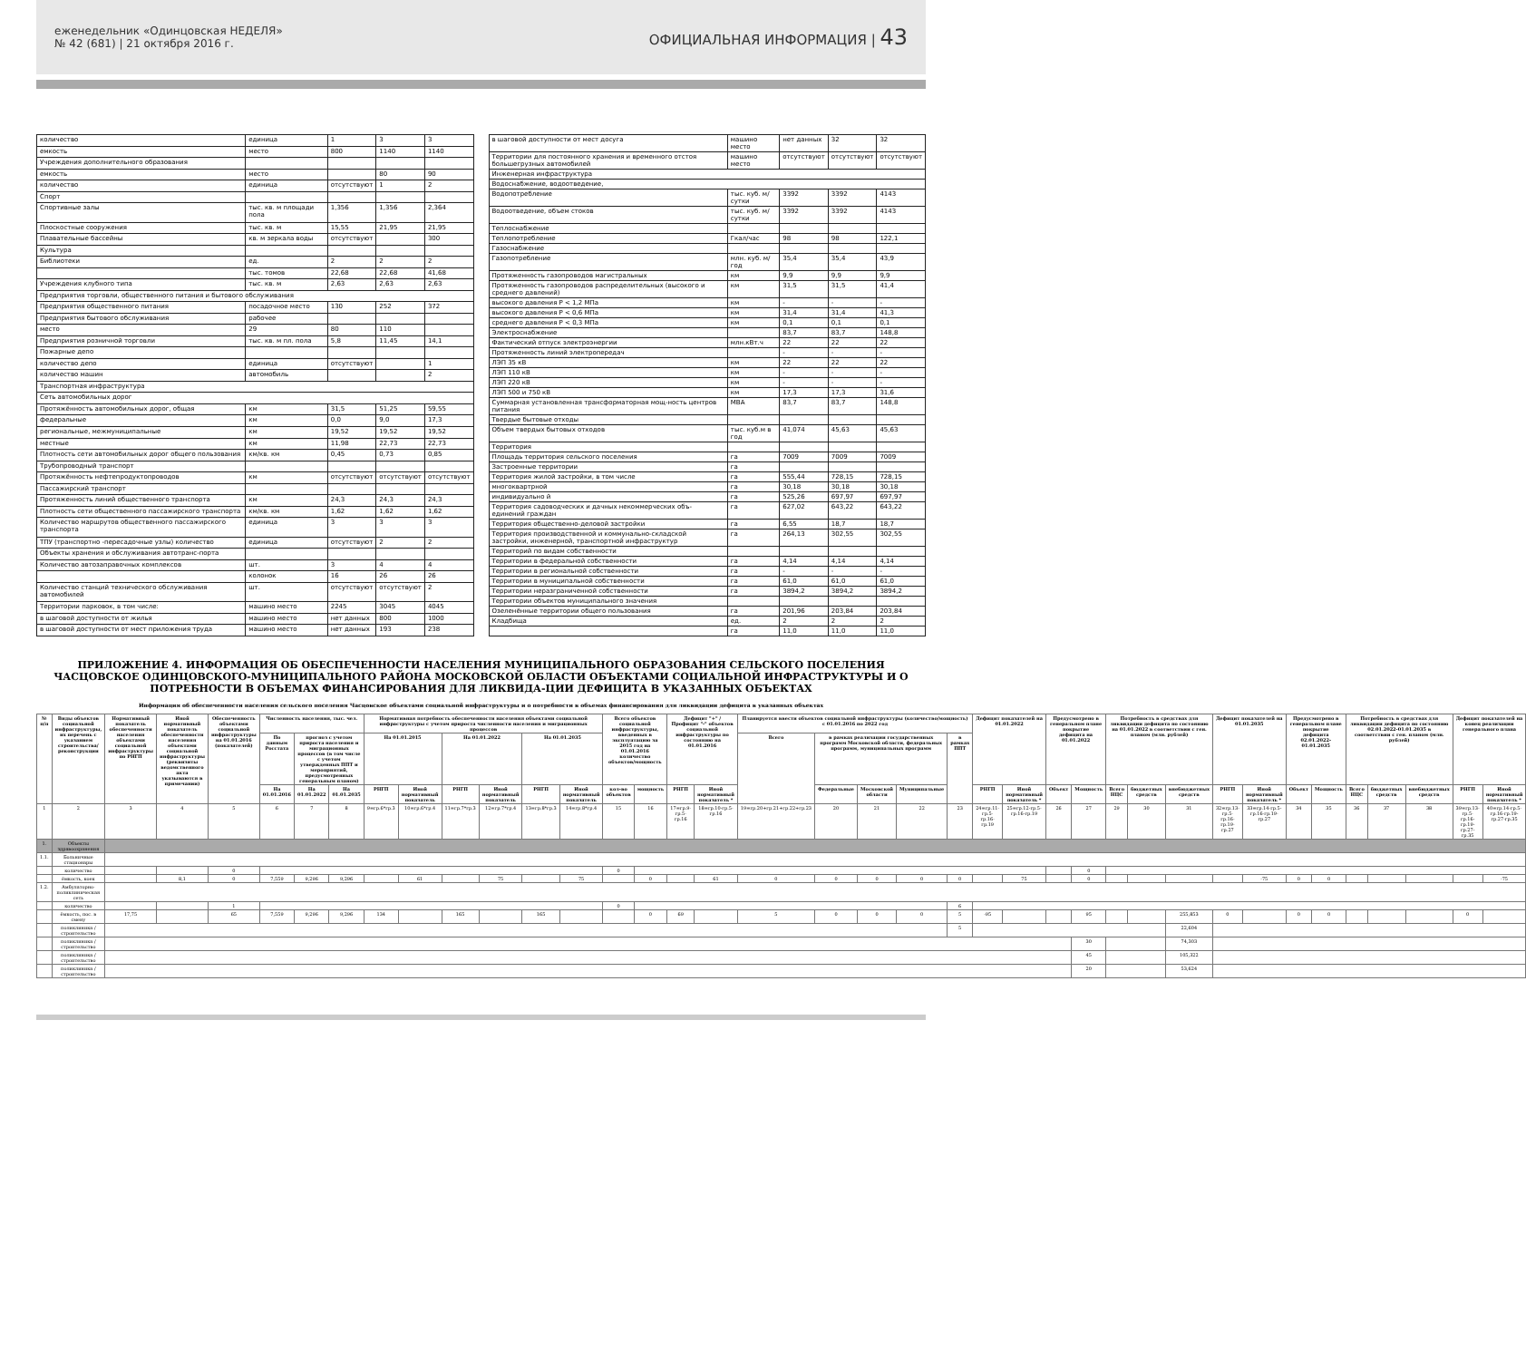еженедельник «Одинцовская НЕДЕЛЯ»
№ 42 (681) | 21 октября 2016 г.
ОФИЦИАЛЬНАЯ ИНФОРМАЦИЯ | 43
| количество | единица | 1 | 3 | 3 |
| емкость | место | 800 | 1140 | 1140 |
| Учреждения дополнительного образования | | | | |
| емкость | место | | 80 | 90 |
| количество | единица | отсутствуют | 1 | 2 |
| Спорт | | | | |
| Спортивные залы | тыс. кв. м площади пола | 1,356 | 1,356 | 2,364 |
| Плоскостные сооружения | тыс. кв. м | 15,55 | 21,95 | 21,95 |
| Плавательные бассейны | кв. м зеркала воды | отсутствуют | | 300 |
| Культура | | | | |
| Библиотеки | ед. | 2 | 2 | 2 |
| | тыс. томов | 22,68 | 22,68 | 41,68 |
| Учреждения клубного типа | тыс. кв. м | 2,63 | 2,63 | 2,63 |
| Предприятия торговли, общественного питания и бытового обслуживания | | | | |
| Предприятия общественного питания | посадочное место | 130 | 252 | 372 |
| Предприятия бытового обслуживания | рабочее | | | |
| место | 29 | 80 | 110 | |
| Предприятия розничной торговли | тыс. кв. м пл. пола | 5,8 | 11,45 | 14,1 |
| Пожарные депо | | | | |
| количество депо | единица | отсутствуют | | 1 |
| количество машин | автомобиль | | | 2 |
| Транспортная инфраструктура | | | | |
| Сеть автомобильных дорог | | | | |
| Протяжённость автомобильных дорог, общая | км | 31,5 | 51,25 | 59,55 |
| федеральные | км | 0,0 | 9,0 | 17,3 |
| региональные, межмуниципальные | км | 19,52 | 19,52 | 19,52 |
| местные | км | 11,98 | 22,73 | 22,73 |
| Плотность сети автомобильных дорог общего пользования | км/кв. км | 0,45 | 0,73 | 0,85 |
| Трубопроводный транспорт | | | | |
| Протяжённость нефтепродуктопроводов | км | отсутствуют | отсутствуют | отсутствуют |
| Пассажирский транспорт | | | | |
| Протяженность линий общественного транспорта | км | 24,3 | 24,3 | 24,3 |
| Плотность сети общественного пассажирского транспорта | км/кв. км | 1,62 | 1,62 | 1,62 |
| Количество маршрутов общественного пассажирского транспорта | единица | 3 | 3 | 3 |
| ТПУ (транспортно -пересадочные узлы) количество | единица | отсутствуют | 2 | 2 |
| Объекты хранения и обслуживания автотранс-порта | | | | |
| Количество автозаправочных комплексов | шт. | 3 | 4 | 4 |
| | колонок | 16 | 26 | 26 |
| Количество станций технического обслуживания автомобилей | шт. | отсутствуют | отсутствуют | 2 |
| Территории парковок, в том числе: | машино место | 2245 | 3045 | 4045 |
| в шаговой доступности от жилья | машино место | нет данных | 800 | 1000 |
| в шаговой доступности от мест приложения труда | машино место | нет данных | 193 | 238 |
| в шаговой доступности от мест досуга | машино место | нет данных | 32 | 32 |
| Территории для постоянного хранения и временного отстоя большегрузных автомобилей | машино место | отсутствуют | отсутствуют | отсутствуют |
| Инженерная инфраструктура | | | | |
| Водоснабжение, водоотведение, | | | | |
| Водопотребление | тыс. куб. м/сутки | 3392 | 3392 | 4143 |
| Водоотведение, объем стоков | тыс. куб. м/сутки | 3392 | 3392 | 4143 |
| Теплоснабжение | | | | |
| Теплопотребление | Гкал/час | 98 | 98 | 122,1 |
| Газоснабжение | | | | |
| Газопотребление | млн. куб. м/год | 35,4 | 35,4 | 43,9 |
| Протяженность газопроводов магистральных | км | 9,9 | 9,9 | 9,9 |
| Протяженность газопроводов распределительных (высокого и среднего давлений) | км | 31,5 | 31,5 | 41,4 |
| высокого давления P < 1,2 МПа | км | - | - | - |
| высокого давления P < 0,6 МПа | км | 31,4 | 31,4 | 41,3 |
| среднего давления P < 0,3 МПа | км | 0,1 | 0,1 | 0,1 |
| Электроснабжение | | 83,7 | 83,7 | 148,8 |
| Фактический отпуск электроэнергии | млн.кВт.ч | 22 | 22 | 22 |
| Протяженность линий электропередач | | - | - | - |
| ЛЭП 35 кВ | км | 22 | 22 | 22 |
| ЛЭП 110 кВ | км | - | - | - |
| ЛЭП 220 кВ | км | - | - | - |
| ЛЭП 500 и 750 кВ | км | 17,3 | 17,3 | 31,6 |
| Суммарная установленная трансформаторная мощ-ность центров питания | МВА | 83,7 | 83,7 | 148,8 |
| Твердые бытовые отходы | | | | |
| Объем твердых бытовых отходов | тыс. куб.м в год | 41,074 | 45,63 | 45,63 |
| Территория | | | | |
| Площадь территория сельского поселения | га | 7009 | 7009 | 7009 |
| Застроенные территории | га | | | |
| Территория жилой застройки, в том числе | га | 555,44 | 728,15 | 728,15 |
| многоквартрной | га | 30,18 | 30,18 | 30,18 |
| индивидуально й | га | 525,26 | 697,97 | 697,97 |
| Территория садоводческих и дачных некоммерческих объ-единений граждан | га | 627,02 | 643,22 | 643,22 |
| Территория общественно-деловой застройки | га | 6,55 | 18,7 | 18,7 |
| Территория производственной и коммунально-складской застройки, инженерной, транспортной инфраструктур | га | 264,13 | 302,55 | 302,55 |
| Территорий по видам собственности | | | | |
| Территории в федеральной собственности | га | 4,14 | 4,14 | 4,14 |
| Территории в региональной собственности | га | - | - | - |
| Территории в муниципальной собственности | га | 61,0 | 61,0 | 61,0 |
| Территории неразграниченной собственности | га | 3894,2 | 3894,2 | 3894,2 |
| Территории объектов муниципального значения | | | | |
| Озеленённые территории общего пользования | га | 201,96 | 203,84 | 203,84 |
| Кладбища | ед. | 2 | 2 | 2 |
| | га | 11,0 | 11,0 | 11,0 |
ПРИЛОЖЕНИЕ 4. ИНФОРМАЦИЯ ОБ ОБЕСПЕЧЕННОСТИ НАСЕЛЕНИЯ МУНИЦИПАЛЬНОГО ОБРАЗОВАНИЯ СЕЛЬСКОГО ПОСЕЛЕНИЯ ЧАСЦОВСКОЕ ОДИНЦОВСКОГО-МУНИЦИПАЛЬНОГО РАЙОНА МОСКОВСКОЙ ОБЛАСТИ ОБЪЕКТАМИ СОЦИАЛЬНОЙ ИНФРАСТРУКТУРЫ И О ПОТРЕБНОСТИ В ОБЪЕМАХ ФИНАНСИРОВАНИЯ ДЛЯ ЛИКВИДА-ЦИИ ДЕФИЦИТА В УКАЗАННЫХ ОБЪЕКТАХ
Информация об обеспеченности населения сельского поселения Часцовское объектами социальной инфраструктуры и о потребности в объемах финансирования для ликвидации дефицита в указанных объектах
| № п/п | Виды объектов социальной инфраструктуры, их перечень с указанием строительства/реконструкции | Нормативный показатель обеспеченности населения объектами социальной инфраструктуры по РНГП | Иной нормативный показатель обеспеченности населения объектами социальной инфраструктуры (реквизиты ведомственного акта указываются в примечании) | Обеспеченность объектами социальной инфраструктуры на 01.01.2016 (показателей) | Численность населения, тыс. чел. | | | Нормативная потребность обеспеченности населения объектами социальной инфраструктуры с учетом прироста численности населения и миграционных процессов | | | | | | Всего объектов социальной инфраструктуры, введенных в эксплуатацию за 2015 год на 01.01.2016 количество объектов/мощность | | Дефицит "+" /Профицит "-" объектов социальной инфраструктуры по состоянию на 01.01.2016 | | Планируется ввести объектов социальной инфраструктуры (количество/мощность) с 01.01.2016 по 2022 год | | | | | Дефицит показателей на 01.01.2022 | | Предусмотрено в генеральном плане покрытие дефицита на 01.01.2022 | | Потребность в средствах для ликвидации дефицита по состоянию на 01.01.2022 в соответствии с ген. планом (млн. рублей) | | | Дефицит показателей на 01.01.2035 | | Предусмотрено в генеральном плане покрытие дефицита 02.01.2022-01.01.2035 | | Потребность в средствах для ликвидации дефицита по состоянию 02.01.2022-01.01.2035 в соответствии с ген. планом (млн. рублей) | | | Дефицит показателей на конец реализации генерального плана | |
| --- | --- | --- | --- | --- | --- | --- | --- | --- | --- | --- | --- | --- | --- | --- | --- | --- | --- | --- | --- | --- | --- | --- | --- | --- | --- | --- | --- | --- | --- | --- | --- | --- | --- | --- | --- | --- | --- | --- |
| | | | | | По данным Росстата | прогноз с учетом прироста населения и миграционных процессов (в том числе с учетом утвержденных ППТ и мероприятий, предусмотренных генеральным планом) | | На 01.01.2015 | | На 01.01.2022 | | На 01.01.2035 | | | | | | Всего | в рамках реализации государственных программ Московской области, федеральных программ, муниципальных программ | | | в рамках ППТ | | | | | | | | | | | | | | | | |
| | | | | | На 01.01.2016 | На 01.01.2022 | На 01.01.2035 | РНГП | Иной нормативный показатель | РНГП | Иной нормативный показатель | РНГП | Иной нормативный показатель | кол-во объектов | мощность | РНГП | Иной нормативный показатель * | | Федеральные | Московской области | Муниципальные | | РНГП | Иной нормативный показатель * | Объект | Мощность | Всего НЦС | бюджетных средств | внебюджетных средств | РНГП | Иной нормативный показатель * | Объект | Мощность | Всего НЦС | бюджетных средств | внебюджетных средств | РНГП | Иной нормативный показатель * |
| 1 | 2 | 3 | 4 | 5 | 6 | 7 | 8 | 9=гр.6*гр.3 | 10=гр.6*гр.4 | 11=гр.7*гр.3 | 12=гр.7*гр.4 | 13=гр.8*гр.3 | 14=гр.8*гр.4 | 15 | 16 | 17=гр.9-гр.5-гр.16 | 18=гр.10-гр.5-гр.16 | 19=гр.20+гр.21+гр.22+гр.23 | 20 | 21 | 22 | 23 | 24=гр.11-гр.5-гр.16-гр.19 | 25=гр.12-гр.5-гр.16-гр.19 | 26 | 27 | 29 | 30 | 31 | 32=гр.13-гр.5-гр.16-гр.19-гр.27 | 33=гр.14-гр.5-гр.16-гр.19-гр.27 | 34 | 35 | 36 | 37 | 38 | 39=гр.13-гр.5-гр.16-гр.19-гр.27-гр.35 | 40=гр.14-гр.5-гр.16-гр.19-гр.27-гр.35 |
| 1. | Объекты здравоохранения | | | | | | | | | | | | | | | | | | | | | | | | | | | | | | | | | | | | | |
| 1.1. | Больничные стационары | | | | | | | | | | | | | | | | | | | | | | | | | | | | | | | | | | | | | |
| | количество | | | 0 | | | | | | | | | | 0 | | | | | | | | | | | | 0 | | | | | | | | | | | | |
| | ёмкость, коек | | 8,1 | 0 | 7,559 | 9,296 | 9,296 | | 61 | | 75 | | 75 | | 0 | | 61 | 0 | 0 | 0 | 0 | 0 | | 75 | | 0 | | | | | -75 | 0 | 0 | | | | | -75 |
| 1.2. | Амбулаторно-поликлиническая сеть | | | | | | | | | | | | | | | | | | | | | | | | | | | | | | | | | | | | | |
| | количество | | | 1 | | | | | | | | | | 0 | | | | | | | | 6 | | | | | | | | | | | | | | | | |
| | ёмкость, пос. в смену | 17,75 | | 65 | 7,559 | 9,296 | 9,296 | 134 | | 165 | | 165 | | | 0 | 69 | | 5 | 0 | 0 | 0 | 5 | -95 | | | 95 | | | 255,853 | 0 | | 0 | 0 | | | | 0 | |
| | поликлиника / строительство | | | | | | | | | | | | | | | | | | | | | 5 | | | | | | | 22,604 | | | | | | | | | |
| | поликлиника / строительство | | | | | | | | | | | | | | | | | | | | | | | | | 30 | | | 74,303 | | | | | | | | | |
| | поликлиника / строительство | | | | | | | | | | | | | | | | | | | | | | | | | 45 | | | 105,322 | | | | | | | | | |
| | поликлиника / строительство | | | | | | | | | | | | | | | | | | | | | | | | | 20 | | | 53,624 | | | | | | | | | |